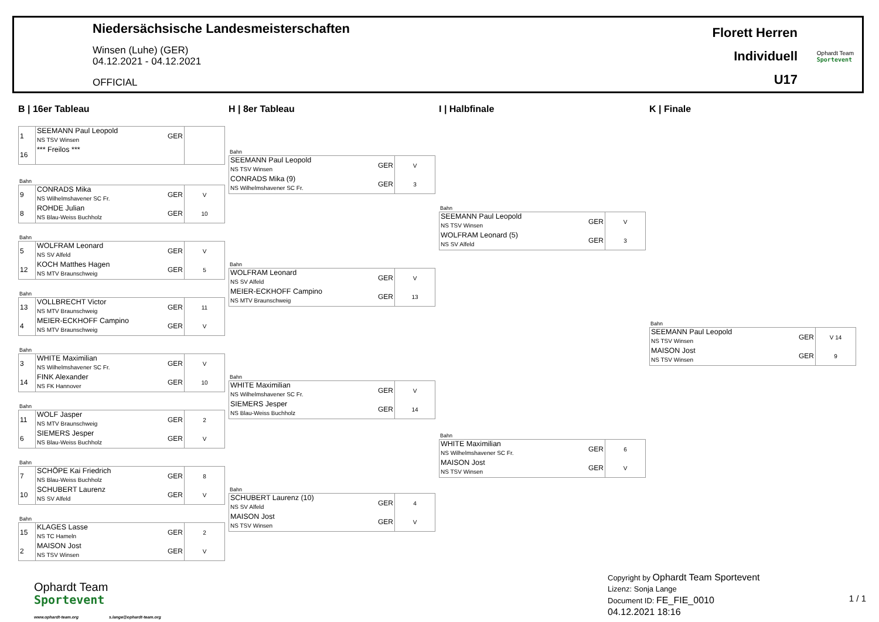Niedersächsische Landesmeisterschaften
Winsen (Luhe) (GER)
04.12.2021 - 04.12.2021
OFFICIAL
Florett Herren
Individuell
U17
Ophardt Team
Sportevent
B | 16er Tableau
| 1 | SEEMANN Paul Leopold NS TSV Winsen | GER | |
| 16 | *** Freilos *** | | |
Bahn
| 9 | CONRADS Mika NS Wilhelmshavener SC Fr. | GER | V |
| 8 | ROHDE Julian NS Blau-Weiss Buchholz | GER | 10 |
Bahn
| 5 | WOLFRAM Leonard NS SV Alfeld | GER | V |
| 12 | KOCH Matthes Hagen NS MTV Braunschweig | GER | 5 |
Bahn
| 13 | VOLLBRECHT Victor NS MTV Braunschweig | GER | 11 |
| 4 | MEIER-ECKHOFF Campino NS MTV Braunschweig | GER | V |
Bahn
| 3 | WHITE Maximilian NS Wilhelmshavener SC Fr. | GER | V |
| 14 | FINK Alexander NS FK Hannover | GER | 10 |
Bahn
| 11 | WOLF Jasper NS MTV Braunschweig | GER | 2 |
| 6 | SIEMERS Jesper NS Blau-Weiss Buchholz | GER | V |
Bahn
| 7 | SCHÖPE Kai Friedrich NS Blau-Weiss Buchholz | GER | 8 |
| 10 | SCHUBERT Laurenz NS SV Alfeld | GER | V |
Bahn
| 15 | KLAGES Lasse NS TC Hameln | GER | 2 |
| 2 | MAISON Jost NS TSV Winsen | GER | V |
H | 8er Tableau
Bahn
| SEEMANN Paul Leopold NS TSV Winsen | GER | V |
| CONRADS Mika (9) NS Wilhelmshavener SC Fr. | GER | 3 |
Bahn
| WOLFRAM Leonard NS SV Alfeld | GER | V |
| MEIER-ECKHOFF Campino NS MTV Braunschweig | GER | 13 |
Bahn
| WHITE Maximilian NS Wilhelmshavener SC Fr. | GER | V |
| SIEMERS Jesper NS Blau-Weiss Buchholz | GER | 14 |
Bahn
| SCHUBERT Laurenz (10) NS SV Alfeld | GER | 4 |
| MAISON Jost NS TSV Winsen | GER | V |
I | Halbfinale
Bahn
| SEEMANN Paul Leopold NS TSV Winsen | GER | V |
| WOLFRAM Leonard (5) NS SV Alfeld | GER | 3 |
Bahn
| WHITE Maximilian NS Wilhelmshavener SC Fr. | GER | 6 |
| MAISON Jost NS TSV Winsen | GER | V |
K | Finale
Bahn
| SEEMANN Paul Leopold NS TSV Winsen | GER | V 14 |
| MAISON Jost NS TSV Winsen | GER | 9 |
Ophardt Team
Sportevent
www.ophardt-team.org s.lange@ophardt-team.org
Copyright by Ophardt Team Sportevent
Lizenz: Sonja Lange
Document ID: FE_FIE_0010
04.12.2021 18:16
1 / 1